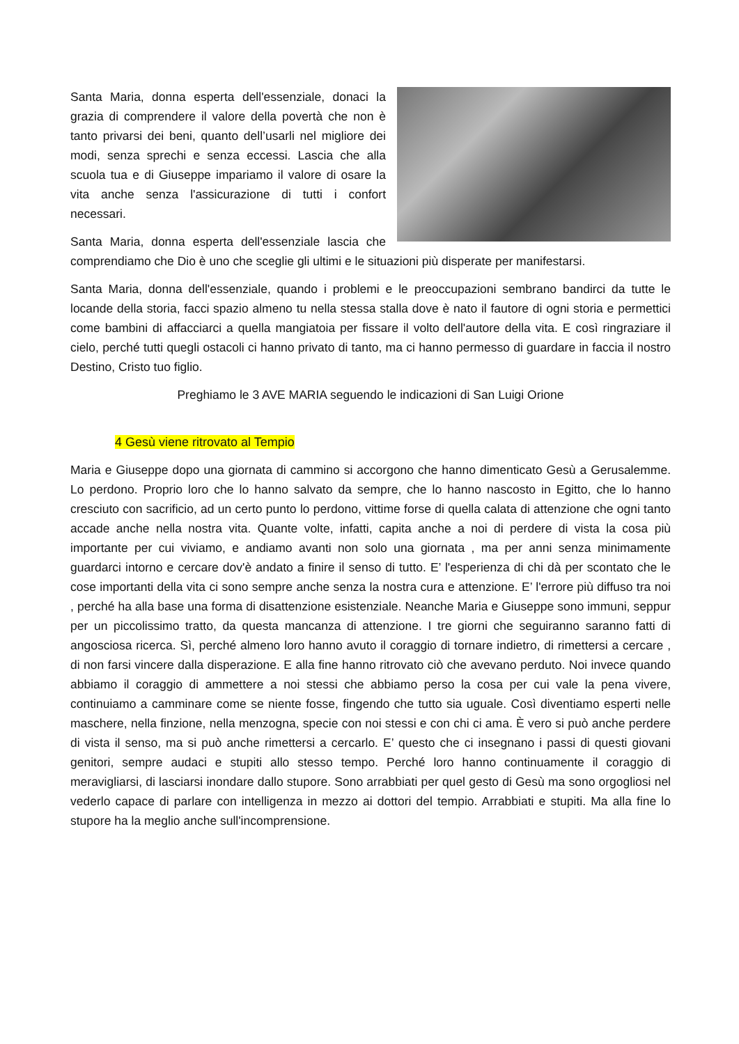Santa Maria, donna esperta dell'essenziale, donaci la grazia di comprendere il valore della povertà che non è tanto privarsi dei beni, quanto dell’usarli nel migliore dei modi, senza sprechi e senza eccessi. Lascia che alla scuola tua e di Giuseppe impariamo il valore di osare la vita anche senza l'assicurazione di tutti i confort necessari.
Santa Maria, donna esperta dell'essenziale lascia che comprendiamo che Dio è uno che sceglie gli ultimi e le situazioni più disperate per manifestarsi.
Santa Maria, donna dell'essenziale, quando i problemi e le preoccupazioni sembrano bandirci da tutte le locande della storia, facci spazio almeno tu nella stessa stalla dove è nato il fautore di ogni storia e permettici come bambini di affacciarci a quella mangiatoia per fissare il volto dell'autore della vita. E così ringraziare il cielo, perché tutti quegli ostacoli ci hanno privato di tanto, ma ci hanno permesso di guardare in faccia il nostro Destino, Cristo tuo figlio.
Preghiamo le 3 AVE MARIA seguendo le indicazioni di San Luigi Orione
4 Gesù viene ritrovato al Tempio
Maria e Giuseppe dopo una giornata di cammino si accorgono che hanno dimenticato Gesù a Gerusalemme. Lo perdono. Proprio loro che lo hanno salvato da sempre, che lo hanno nascosto in Egitto, che lo hanno cresciuto con sacrificio, ad un certo punto lo perdono, vittime forse di quella calata di attenzione che ogni tanto accade anche nella nostra vita. Quante volte, infatti, capita anche a noi di perdere di vista la cosa più importante per cui viviamo, e andiamo avanti non solo una giornata , ma per anni senza minimamente guardarci intorno e cercare dov'è andato a finire il senso di tutto. E’ l'esperienza di chi dà per scontato che le cose importanti della vita ci sono sempre anche senza la nostra cura e attenzione. E’ l'errore più diffuso tra noi , perché ha alla base una forma di disattenzione esistenziale. Neanche Maria e Giuseppe sono immuni, seppur per un piccolissimo tratto, da questa mancanza di attenzione. I tre giorni che seguiranno saranno fatti di angosciosa ricerca. Sì, perché almeno loro hanno avuto il coraggio di tornare indietro, di rimettersi a cercare , di non farsi vincere dalla disperazione. E alla fine hanno ritrovato ciò che avevano perduto. Noi invece quando abbiamo il coraggio di ammettere a noi stessi che abbiamo perso la cosa per cui vale la pena vivere, continuiamo a camminare come se niente fosse, fingendo che tutto sia uguale. Così diventiamo esperti nelle maschere, nella finzione, nella menzogna, specie con noi stessi e con chi ci ama. È vero si può anche perdere di vista il senso, ma si può anche rimettersi a cercarlo. E’ questo che ci insegnano i passi di questi giovani genitori, sempre audaci e stupiti allo stesso tempo. Perché loro hanno continuamente il coraggio di meravigliarsi, di lasciarsi inondare dallo stupore. Sono arrabbiati per quel gesto di Gesù ma sono orgogliosi nel vederlo capace di parlare con intelligenza in mezzo ai dottori del tempio. Arrabbiati e stupiti. Ma alla fine lo stupore ha la meglio anche sull'incomprensione.